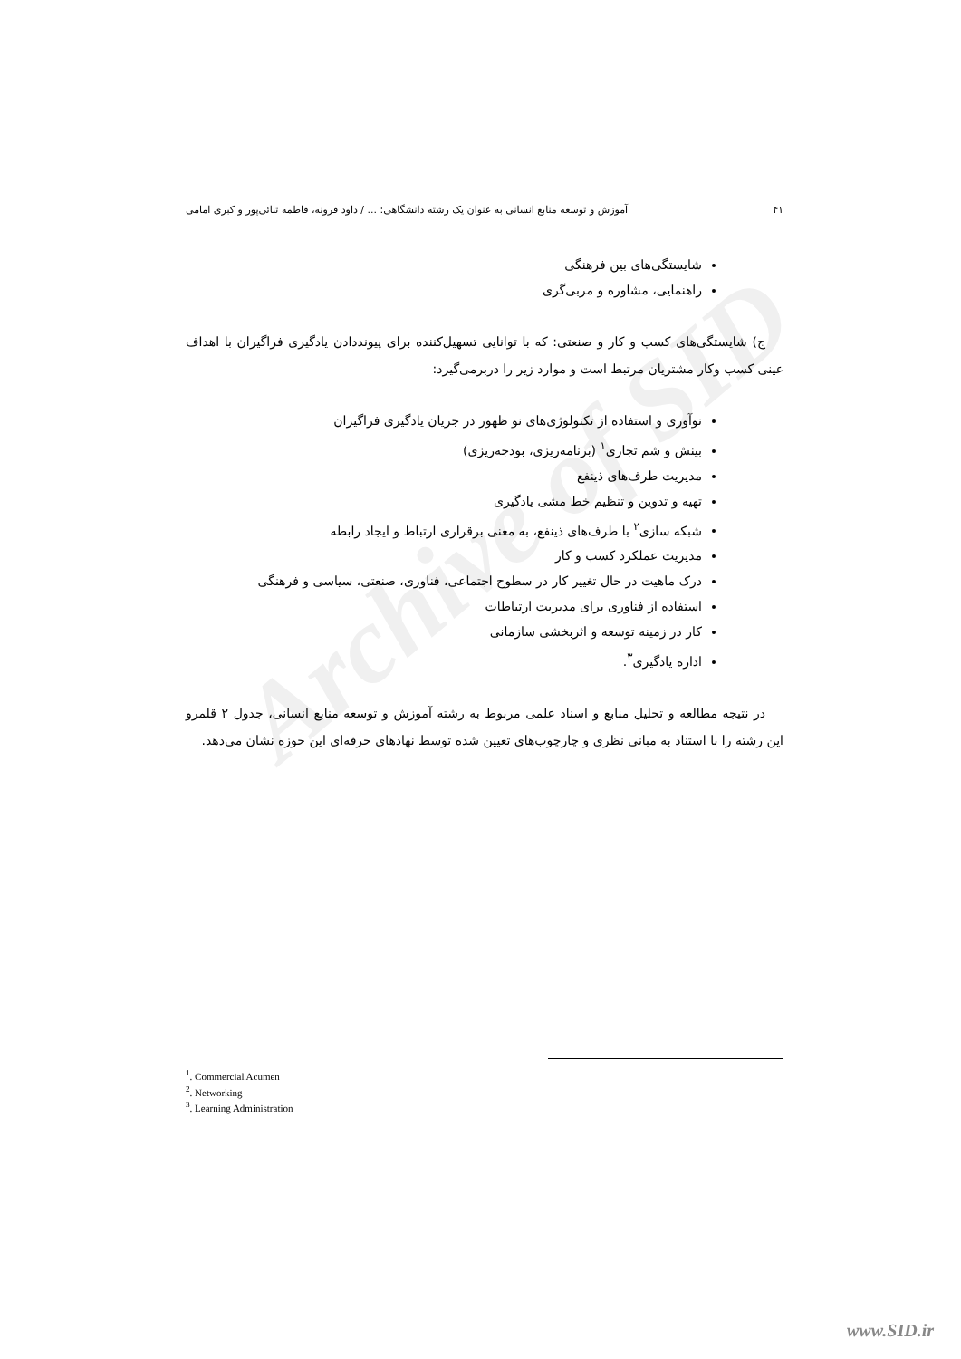Archive of SID
۴۱ آموزش و توسعه منابع انسانی به عنوان یک رشته دانشگاهی: ... / داود قرونه، فاطمه ثنائی‌پور و کبری امامی
شایستگی‌های بین فرهنگی
راهنمایی، مشاوره و مربی‌گری
ج) شایستگی‌های کسب و کار و صنعتی: که با توانایی تسهیل‌کننده برای پیونددادن یادگیری فراگیران با اهداف عینی کسب وکار مشتریان مرتبط است و موارد زیر را دربرمی‌گیرد:
نوآوری و استفاده از تکنولوژی‌های نو ظهور در جریان یادگیری فراگیران
بینش و شم تجاری<sup>۱</sup> (برنامه‌ریزی، بودجه‌ریزی)
مدیریت طرف‌های ذینفع
تهیه و تدوین و تنظیم خط مشی یادگیری
شبکه سازی<sup>۲</sup> با طرف‌های ذینفع، به معنی برقراری ارتباط و ایجاد رابطه
مدیریت عملکرد کسب و کار
درک ماهیت در حال تغییر کار در سطوح اجتماعی، فناوری، صنعتی، سیاسی و فرهنگی
استفاده از فناوری برای مدیریت ارتباطات
کار در زمینه توسعه و اثربخشی سازمانی
اداره یادگیری<sup>۳</sup>.
در نتیجه مطالعه و تحلیل منابع و اسناد علمی مربوط به رشته آموزش و توسعه منابع انسانی، جدول ۲ قلمرو این رشته را با استناد به مبانی نظری و چارچوب‌های تعیین شده توسط نهادهای حرفه‌ای این حوزه نشان می‌دهد.
<sup>1</sup>. Commercial Acumen
<sup>2</sup>. Networking
<sup>3</sup>. Learning Administration
www.SID.ir